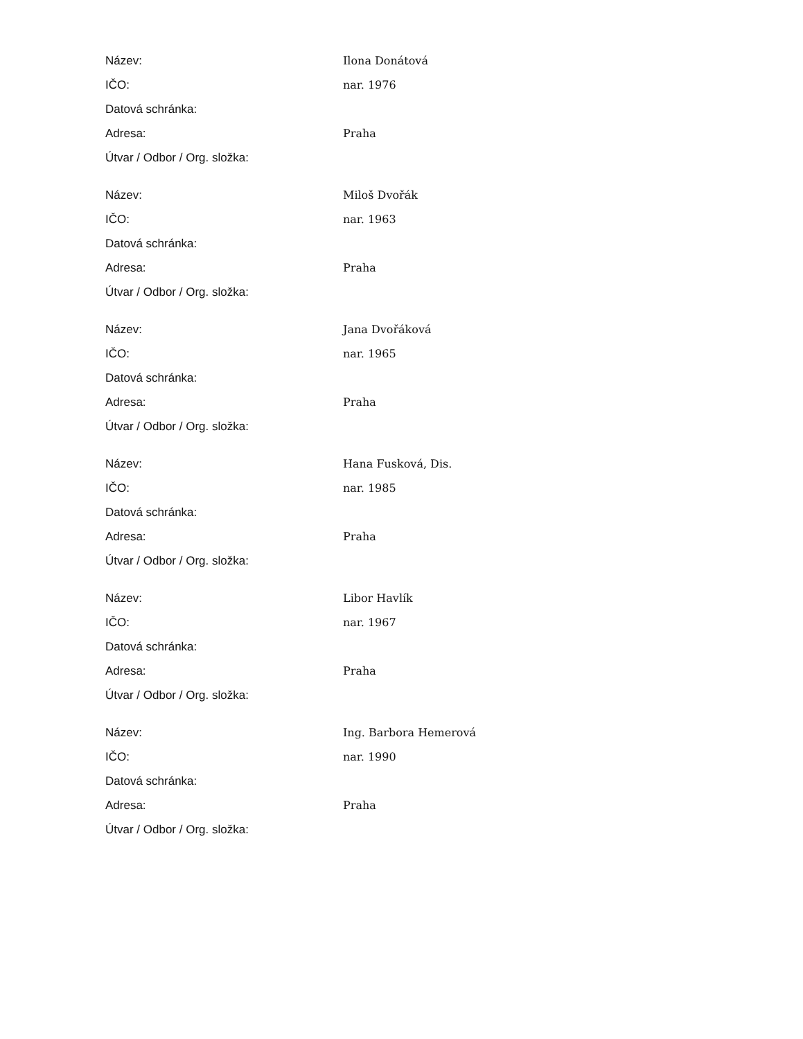| Název: | Ilona Donátová |
| IČO: | nar. 1976 |
| Datová schránka: | |
| Adresa: | Praha |
| Útvar / Odbor / Org. složka: | |
| Název: | Miloš Dvořák |
| IČO: | nar. 1963 |
| Datová schránka: | |
| Adresa: | Praha |
| Útvar / Odbor / Org. složka: | |
| Název: | Jana Dvořáková |
| IČO: | nar. 1965 |
| Datová schránka: | |
| Adresa: | Praha |
| Útvar / Odbor / Org. složka: | |
| Název: | Hana Fusková, Dis. |
| IČO: | nar. 1985 |
| Datová schránka: | |
| Adresa: | Praha |
| Útvar / Odbor / Org. složka: | |
| Název: | Libor Havlík |
| IČO: | nar. 1967 |
| Datová schránka: | |
| Adresa: | Praha |
| Útvar / Odbor / Org. složka: | |
| Název: | Ing. Barbora Hemerová |
| IČO: | nar. 1990 |
| Datová schránka: | |
| Adresa: | Praha |
| Útvar / Odbor / Org. složka: | |